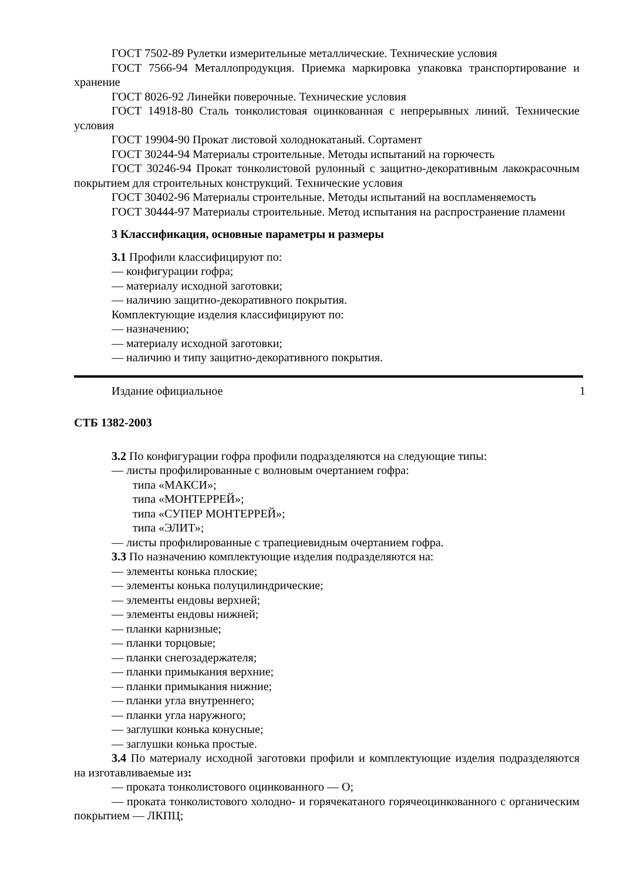ГОСТ 7502-89 Рулетки измерительные металлические. Технические условия
ГОСТ 7566-94 Металлопродукция. Приемка маркировка упаковка транспортирование и хранение
ГОСТ 8026-92 Линейки поверочные. Технические условия
ГОСТ 14918-80 Сталь тонколистовая оцинкованная с непрерывных линий. Технические условия
ГОСТ 19904-90 Прокат листовой холоднокатаный. Сортамент
ГОСТ 30244-94 Материалы строительные. Методы испытаний на горючесть
ГОСТ 30246-94 Прокат тонколистовой рулонный с защитно-декоративным лакокрасочным покрытием для строительных конструкций. Технические условия
ГОСТ 30402-96 Материалы строительные. Методы испытаний на воспламеняемость
ГОСТ 30444-97 Материалы строительные. Метод испытания на распространение пламени
3 Классификация, основные параметры и размеры
3.1 Профили классифицируют по:
— конфигурации гофра;
— материалу исходной заготовки;
— наличию защитно-декоративного покрытия.
Комплектующие изделия классифицируют по:
— назначению;
— материалу исходной заготовки;
— наличию и типу защитно-декоративного покрытия.
Издание официальное 1
СТБ 1382-2003
3.2 По конфигурации гофра профили подразделяются на следующие типы:
— листы профилированные с волновым очертанием гофра:
типа «МАКСИ»;
типа «МОНТЕРРЕЙ»;
типа «СУПЕР МОНТЕРРЕЙ»;
типа «ЭЛИТ»;
— листы профилированные с трапециевидным очертанием гофра.
3.3 По назначению комплектующие изделия подразделяются на:
— элементы конька плоские;
— элементы конька полуцилиндрические;
— элементы ендовы верхней;
— элементы ендовы нижней;
— планки карнизные;
— планки торцовые;
— планки снегозадержателя;
— планки примыкания верхние;
— планки примыкания нижние;
— планки угла внутреннего;
— планки угла наружного;
— заглушки конька конусные;
— заглушки конька простые.
3.4 По материалу исходной заготовки профили и комплектующие изделия подразделяются на изготавливаемые из:
— проката тонколистового оцинкованного — О;
— проката тонколистового холодно- и горячекатаного горячеоцинкованного с органическим покрытием — ЛКПЦ;